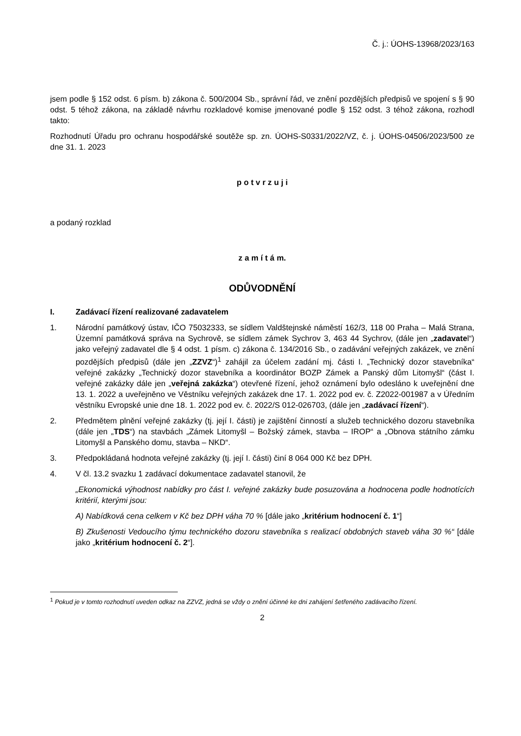Č. j.: ÚOHS-13968/2023/163
jsem podle § 152 odst. 6 písm. b) zákona č. 500/2004 Sb., správní řád, ve znění pozdějších předpisů ve spojení s § 90 odst. 5 téhož zákona, na základě návrhu rozkladové komise jmenované podle § 152 odst. 3 téhož zákona, rozhodl takto:
Rozhodnutí Úřadu pro ochranu hospodářské soutěže sp. zn. ÚOHS-S0331/2022/VZ, č. j. ÚOHS-04506/2023/500 ze dne 31. 1. 2023
p o t v r z u j i
a podaný rozklad
z a m í t á m.
ODŮVODNĚNÍ
I. Zadávací řízení realizované zadavatelem
1. Národní památkový ústav, IČO 75032333, se sídlem Valdštejnské náměstí 162/3, 118 00 Praha – Malá Strana, Územní památková správa na Sychrově, se sídlem zámek Sychrov 3, 463 44 Sychrov, (dále jen „zadavatel“) jako veřejný zadavatel dle § 4 odst. 1 písm. c) zákona č. 134/2016 Sb., o zadávání veřejných zakázek, ve znění pozdějších předpisů (dále jen „ZZVZ“)<sup>1</sup> zahájil za účelem zadání mj. části I. „Technický dozor stavebníka“ veřejné zakázky „Technický dozor stavebníka a koordinátor BOZP Zámek a Panský dům Litomyšl“ (část I. veřejné zakázky dále jen „veřejná zakázka“) otevřené řízení, jehož oznámení bylo odesláno k uveřejnění dne 13. 1. 2022 a uveřejněno ve Věstníku veřejných zakázek dne 17. 1. 2022 pod ev. č. Z2022-001987 a v Úředním věstníku Evropské unie dne 18. 1. 2022 pod ev. č. 2022/S 012-026703, (dále jen „zadávací řízení“).
2. Předmětem plnění veřejné zakázky (tj. její I. části) je zajištění činností a služeb technického dozoru stavebníka (dále jen „TDS“) na stavbách „Zámek Litomyšl – Božský zámek, stavba – IROP“ a „Obnova státního zámku Litomyšl a Panského domu, stavba – NKD“.
3. Předpokládaná hodnota veřejné zakázky (tj. její I. části) činí 8 064 000 Kč bez DPH.
4. V čl. 13.2 svazku 1 zadávací dokumentace zadavatel stanovil, že
„Ekonomická výhodnost nabídky pro část I. veřejné zakázky bude posuzována a hodnocena podle hodnotících kritérií, kterými jsou:
A) Nabídková cena celkem v Kč bez DPH váha 70 % [dále jako „kritérium hodnocení č. 1“]
B) Zkušenosti Vedoucího týmu technického dozoru stavebníka s realizací obdobných staveb váha 30 %“ [dále jako „kritérium hodnocení č. 2“].
<sup>1</sup> Pokud je v tomto rozhodnutí uveden odkaz na ZZVZ, jedná se vždy o znění účinné ke dni zahájení šetřeného zadávacího řízení.
2